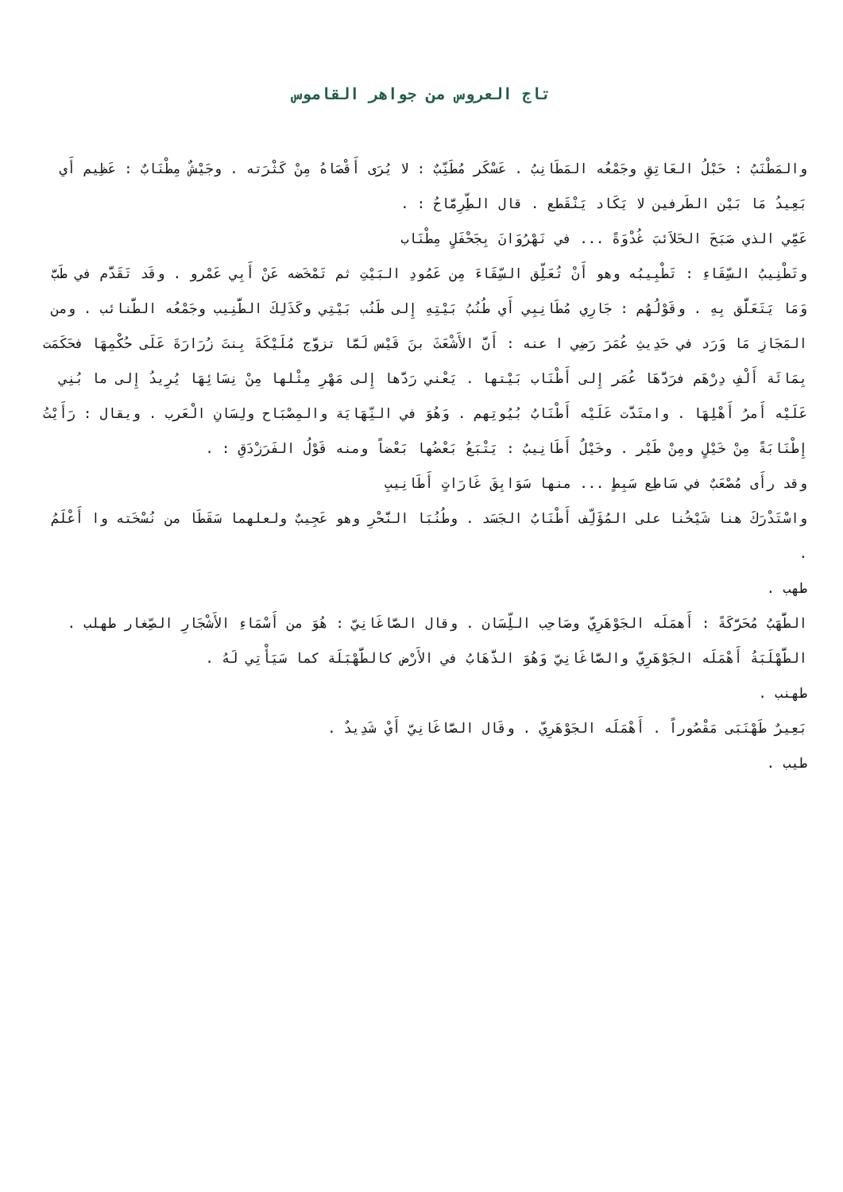تاج العروس من جواهر القاموس
والمَطْنَبُ : حَبْلُ العَاتِقِ وجَمْعُه المَطَانِبُ . عَسْكَر مُطَنِّبٌ : لا يُرَى أَقْصَاهُ مِنْ كَثْرَته . وجَيْشٌ مِطْنَابٌ : عَظِيم أَي بَعِيدُ مَا بَيْن الطَرفين لا يَكَاد يَنْقَطع . قال الطِّرِمَّاحُ : .
عَمِّي الذي صَبَحَ الحَلاَئبَ غُدْوَةً ... في نَهْرُوَانَ بِجَحْفَلٍ مِطْنَاب
وتَطْنِيبُ السِّقَاءِ : تَطْبِيبُه وهو أَنْ تُعَلِّق السِّقَاءَ مِن عَمُودِ البَيْتِ ثم تَمْخَضه عَنْ أَبِي عَمْرو . وقَد تَقَدَّم في طَبَّ وَمَا يَتَعَلَّق بِهِ . وقَوْلُهُم : جَارِي مُطَانِبِي أَي طُنُبُ بَيْتِهِ إِلى طَنُب بَيْتِي وكَذَلِكَ الطَّنِيب وجَمْعُه الطَّنائب . ومن المَجَازِ مَا وَرَد في حَدِيثِ عُمَرَ رَضِي ا عنه : أَنَّ الأَشْعَثَ بنَ قَيْس لَمَّا تزوَّج مُلَيْكَةَ بِنتَ زُرَارَةَ عَلَى حُكْمِهَا فحَكَمَت بِمَائَة أَلْفِ دِرْهَم فرَدَّهَا عُمَر إِلى أَطْنَاب بَيْتها . يَعْني رَدَّها إِلى مَهْرِ مِثْلها مِنْ نِسَائِهَا يُرِيدُ إِلى ما بُنِي عَلَيْه أَمرُ أَهْلِهَا . وامتَدَّت عَلَيْه أَطْنَابُ بُيُوتِهم . وَهُوَ في النِّهَايَة والمِصْبَاح ولِسَانِ الْعَرب . ويقال : رَأَيْتُ إِطْنَابَةً مِنْ خَيْلٍ ومِنْ طَيْر . وخَيْلٌ أَطَانِيبُ : يَتْبَعُ بَعْضُها بَعْضاً ومنه قَوْلُ الفَرَزْدَقِ : .
وقد رأَى مُصْعَبٌ في سَاطِع سَبِطٍ ... منها سَوَابِقَ غَارَاتٍ أَطَانِيبِ
واسْتَدْرَكَ هنا شَيْخُنا على المُؤَلِّف أَطْنَابُ الجَسَد . وطُنُبَا النَّحْرِ وهو عَجِيبٌ ولعلهما سَقَطَا من نُسْخَته وا أَعْلَمُ .
طهب .
الطَّهَبُ مُحَرَّكَةً : أَهمَلَه الجَوْهَرِيّ وصَاحِب اللِّسَان . وقال الصَّاغَانِيّ : هُوَ من أَسْمَاءِ الأَشْجَارِ الصِّغار طهلب .
الطَّهْلَبَةُ أَهْمَلَه الجَوْهَرِيّ والصَّاغَانِيّ وَهُوَ الذَّهَابُ في الأَرْض كالطَّهْبَلَة كما سَيَأْتِي لَهُ .
طهنب .
بَعِيرٌ طَهْنَبَى مَقْصُوراً . أَهْمَلَه الجَوْهَرِيّ . وقَال الصَّاغَانِيّ أَيْ شَدِيدٌ .
طيب .